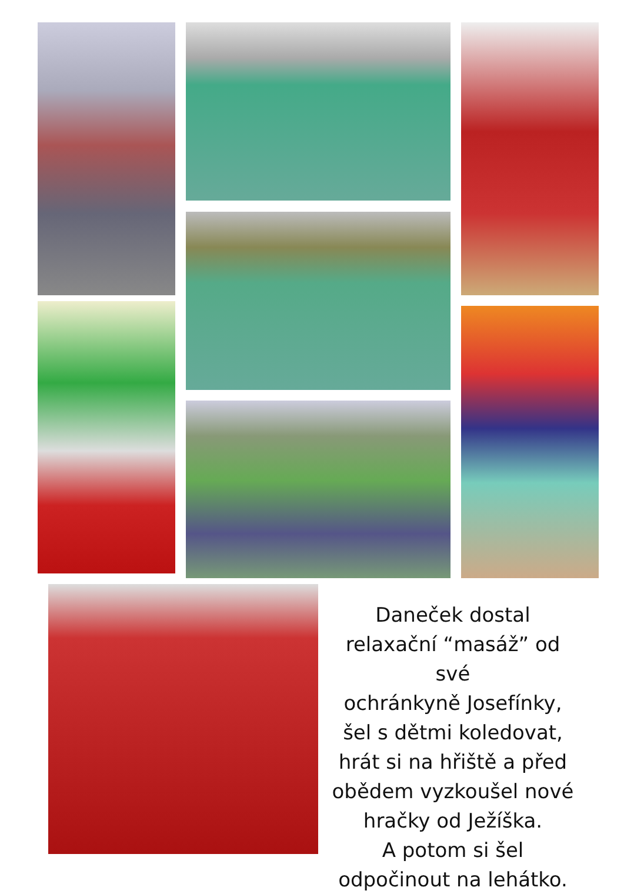Daneček dostal
relaxační “masáž” od své
ochránkyně Josefínky,
šel s dětmi koledovat,
hrát si na hřiště a před
obědem vyzkoušel nové
hračky od Ježíška.
A potom si šel
odpočinout na lehátko.